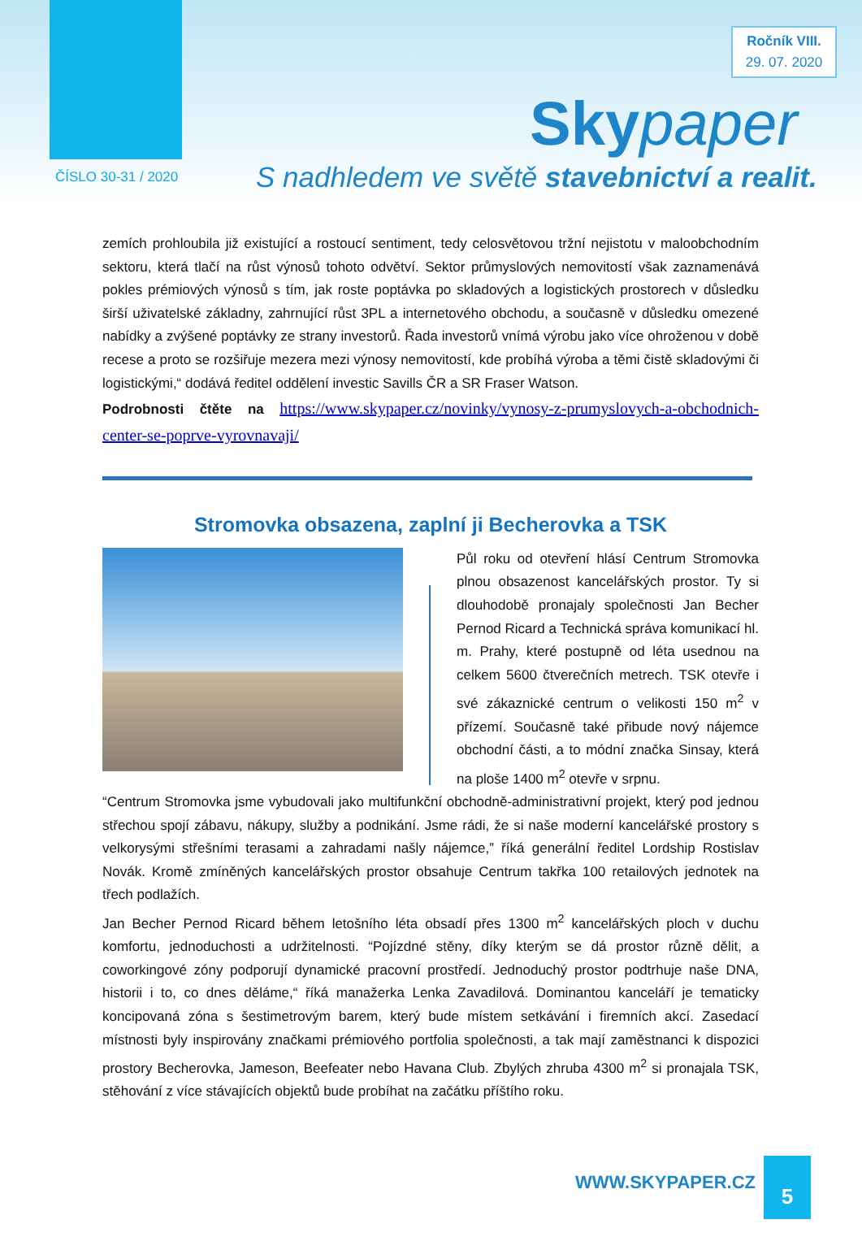Ročník VIII.
29. 07. 2020
Skypaper
ČÍSLO 30-31 / 2020
S nadhledem ve světě stavebnictví a realit.
zemích prohloubila již existující a rostoucí sentiment, tedy celosvětovou tržní nejistotu v maloobchodním sektoru, která tlačí na růst výnosů tohoto odvětví. Sektor průmyslových nemovitostí však zaznamenává pokles prémiových výnosů s tím, jak roste poptávka po skladových a logistických prostorech v důsledku širší uživatelské základny, zahrnující růst 3PL a internetového obchodu, a současně v důsledku omezené nabídky a zvýšené poptávky ze strany investorů. Řada investorů vnímá výrobu jako více ohroženou v době recese a proto se rozšiřuje mezera mezi výnosy nemovitostí, kde probíhá výroba a těmi čistě skladovými či logistickými,“ dodává ředitel oddělení investic Savills ČR a SR Fraser Watson.
Podrobnosti čtěte na https://www.skypaper.cz/novinky/vynosy-z-prumyslovych-a-obchodnich-center-se-poprve-vyrovnavaji/
Stromovka obsazena, zaplní ji Becherovka a TSK
Půl roku od otevření hlásí Centrum Stromovka plnou obsazenost kancelářských prostor. Ty si dlouhodobě pronajaly společnosti Jan Becher Pernod Ricard a Technická správa komunikací hl. m. Prahy, které postupně od léta usednou na celkem 5600 čtverečních metrech. TSK otevře i své zákaznické centrum o velikosti 150 m<sup>2</sup> v přízemí. Současně také přibude nový nájemce obchodní části, a to módní značka Sinsay, která na ploše 1400 m<sup>2</sup> otevře v srpnu.
“Centrum Stromovka jsme vybudovali jako multifunkční obchodně-administrativní projekt, který pod jednou střechou spojí zábavu, nákupy, služby a podnikání. Jsme rádi, že si naše moderní kancelářské prostory s velkorysými střešními terasami a zahradami našly nájemce,” říká generální ředitel Lordship Rostislav Novák. Kromě zmíněných kancelářských prostor obsahuje Centrum takřka 100 retailových jednotek na třech podlažích.
Jan Becher Pernod Ricard během letošního léta obsadí přes 1300 m<sup>2</sup> kancelářských ploch v duchu komfortu, jednoduchosti a udržitelnosti. “Pojízdné stěny, díky kterým se dá prostor různě dělit, a coworkingové zóny podporují dynamické pracovní prostředí. Jednoduchý prostor podtrhuje naše DNA, historii i to, co dnes děláme,“ říká manažerka Lenka Zavadilová. Dominantou kanceláří je tematicky koncipovaná zóna s šestimetrovým barem, který bude místem setkávání i firemních akcí. Zasedací místnosti byly inspirovány značkami prémiového portfolia společnosti, a tak mají zaměstnanci k dispozici prostory Becherovka, Jameson, Beefeater nebo Havana Club. Zbylých zhruba 4300 m<sup>2</sup> si pronajala TSK, stěhování z více stávajících objektů bude probíhat na začátku příštího roku.
WWW.SKYPAPER.CZ
5